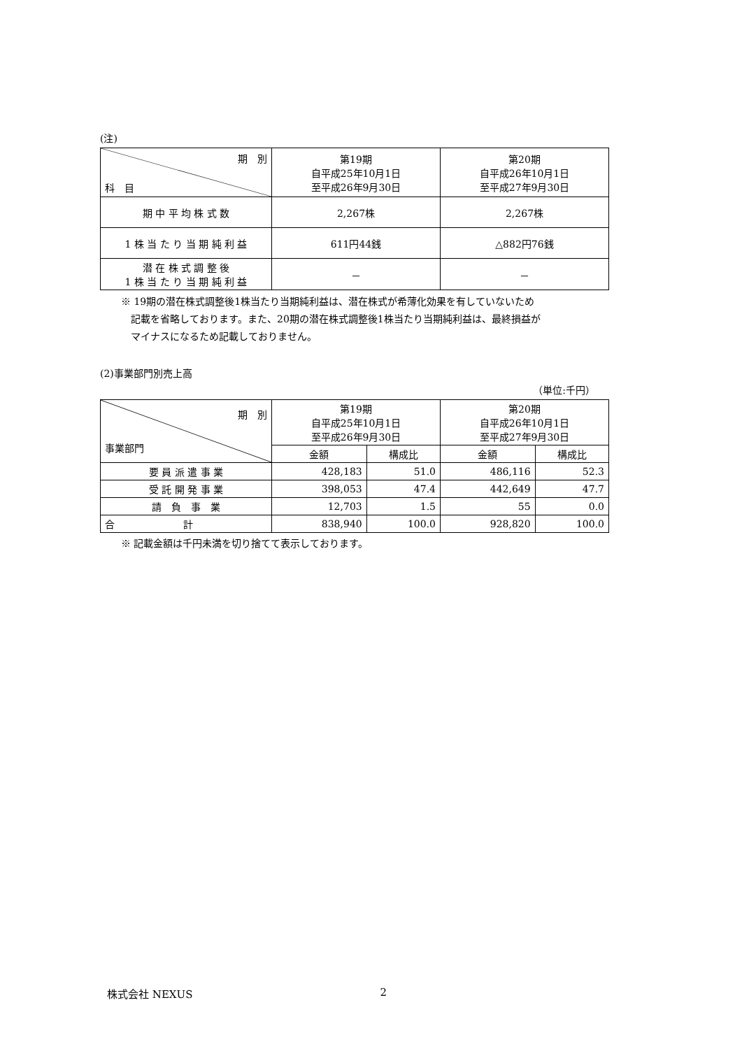(注)
| 期 別 科 目 | 第19期 自平成25年10月1日 至平成26年9月30日 | 第20期 自平成26年10月1日 至平成27年9月30日 |
| --- | --- | --- |
| 期 中 平 均 株 式 数 | 2,267株 | 2,267株 |
| 1 株 当 た り 当 期 純 利 益 | 611円44銭 | △882円76銭 |
| 潜 在 株 式 調 整 後 1 株 当 た り 当 期 純 利 益 | － | － |
※ 19期の潜在株式調整後1株当たり当期純利益は、潜在株式が希薄化効果を有していないため
　記載を省略しております。また、20期の潜在株式調整後1株当たり当期純利益は、最終損益が
　マイナスになるため記載しておりません。
(2)事業部門別売上高
（単位:千円）
| 期 別 事業部門 | 第19期 自平成25年10月1日 至平成26年9月30日 | | 第20期 自平成26年10月1日 至平成27年9月30日 | |
| --- | --- | --- | --- | --- |
| | 金額 | 構成比 | 金額 | 構成比 |
| 要 員 派 遣 事 業 | 428,183 | 51.0 | 486,116 | 52.3 |
| 受 託 開 発 事 業 | 398,053 | 47.4 | 442,649 | 47.7 |
| 請 負 事 業 | 12,703 | 1.5 | 55 | 0.0 |
| 合 計 | 838,940 | 100.0 | 928,820 | 100.0 |
※ 記載金額は千円未満を切り捨てて表示しております。
株式会社 NEXUS 2